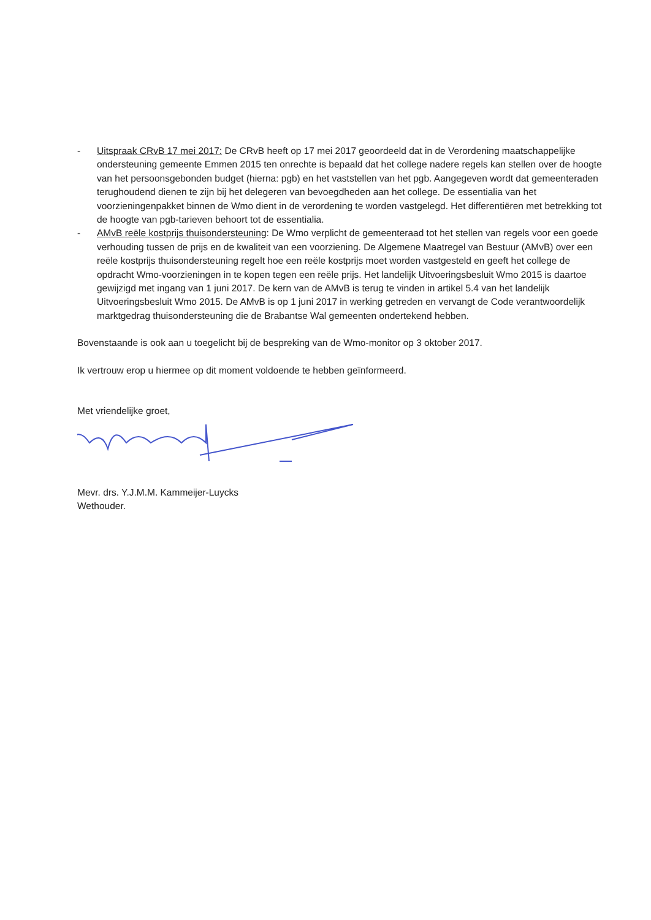- Uitspraak CRvB 17 mei 2017: De CRvB heeft op 17 mei 2017 geoordeeld dat in de Verordening maatschappelijke ondersteuning gemeente Emmen 2015 ten onrechte is bepaald dat het college nadere regels kan stellen over de hoogte van het persoonsgebonden budget (hierna: pgb) en het vaststellen van het pgb. Aangegeven wordt dat gemeenteraden terughoudend dienen te zijn bij het delegeren van bevoegdheden aan het college. De essentialia van het voorzieningenpakket binnen de Wmo dient in de verordening te worden vastgelegd. Het differentiëren met betrekking tot de hoogte van pgb-tarieven behoort tot de essentialia.
- AMvB reële kostprijs thuisondersteuning: De Wmo verplicht de gemeenteraad tot het stellen van regels voor een goede verhouding tussen de prijs en de kwaliteit van een voorziening. De Algemene Maatregel van Bestuur (AMvB) over een reële kostprijs thuisondersteuning regelt hoe een reële kostprijs moet worden vastgesteld en geeft het college de opdracht Wmo-voorzieningen in te kopen tegen een reële prijs. Het landelijk Uitvoeringsbesluit Wmo 2015 is daartoe gewijzigd met ingang van 1 juni 2017. De kern van de AMvB is terug te vinden in artikel 5.4 van het landelijk Uitvoeringsbesluit Wmo 2015. De AMvB is op 1 juni 2017 in werking getreden en vervangt de Code verantwoordelijk marktgedrag thuisondersteuning die de Brabantse Wal gemeenten ondertekend hebben.
Bovenstaande is ook aan u toegelicht bij de bespreking van de Wmo-monitor op 3 oktober 2017.
Ik vertrouw erop u hiermee op dit moment voldoende te hebben geïnformeerd.
Met vriendelijke groet,
Mevr. drs. Y.J.M.M. Kammeijer-Luycks
Wethouder.